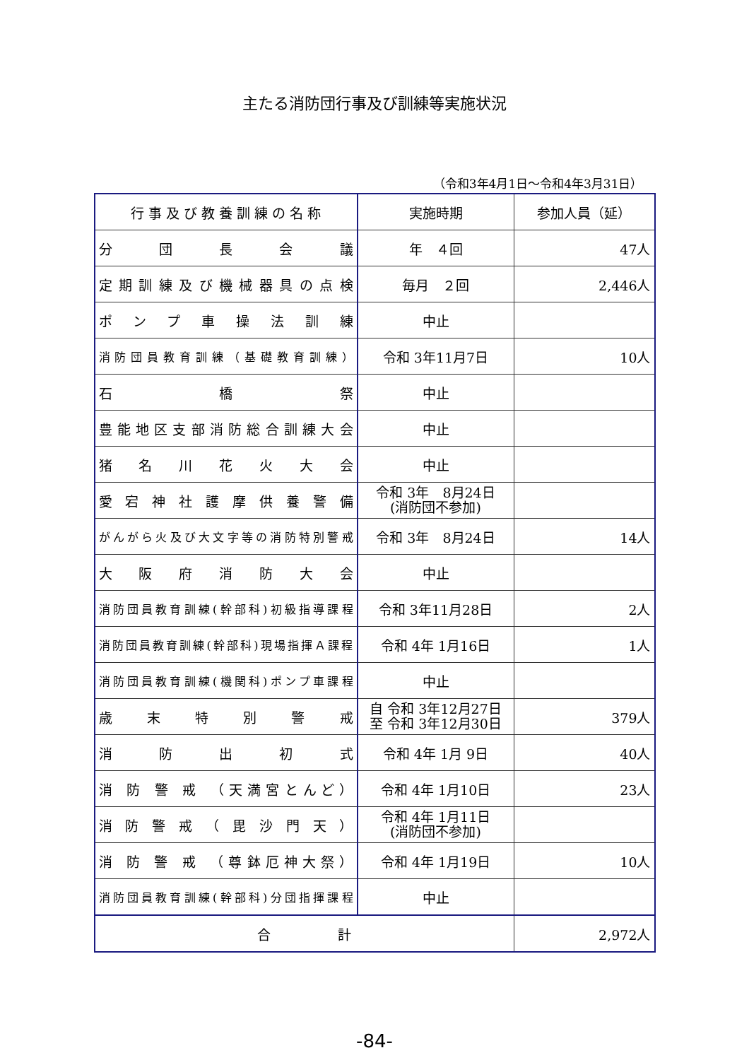主たる消防団行事及び訓練等実施状況
（令和3年4月1日～令和4年3月31日）
| 行 事 及 び 教 養 訓 練 の 名 称 | 実施時期 | 参加人員（延） |
| --- | --- | --- |
| 分団長会議 | 年 ４回 | 47人 |
| 定期訓練及び機械器具の点検 | 毎月 ２回 | 2,446人 |
| ポンプ車操法訓練 | 中止 | |
| 消防団員教育訓練（基礎教育訓練） | 令和 3年11月7日 | 10人 |
| 石橋祭 | 中止 | |
| 豊能地区支部消防総合訓練大会 | 中止 | |
| 猪名川花火大会 | 中止 | |
| 愛宕神社護摩供養警備 | 令和 3年 8月24日 (消防団不参加) | |
| がんがら火及び大文字等の消防特別警戒 | 令和 3年 8月24日 | 14人 |
| 大阪府消防大会 | 中止 | |
| 消防団員教育訓練(幹部科)初級指導課程 | 令和 3年11月28日 | 2人 |
| 消防団員教育訓練(幹部科)現場指揮Ａ課程 | 令和 4年 1月16日 | 1人 |
| 消防団員教育訓練(機関科)ポンプ車課程 | 中止 | |
| 歳末特別警戒 | 自 令和 3年12月27日 至 令和 3年12月30日 | 379人 |
| 消防出初式 | 令和 4年 1月 9日 | 40人 |
| 消 防 警 戒 （天満宮とんど） | 令和 4年 1月10日 | 23人 |
| 消 防 警 戒 （ 毘 沙 門 天 ） | 令和 4年 1月11日 (消防団不参加) | |
| 消 防 警 戒 （尊鉢厄神大祭） | 令和 4年 1月19日 | 10人 |
| 消防団員教育訓練(幹部科)分団指揮課程 | 中止 | |
| 合 計 | | 2,972人 |
-84-